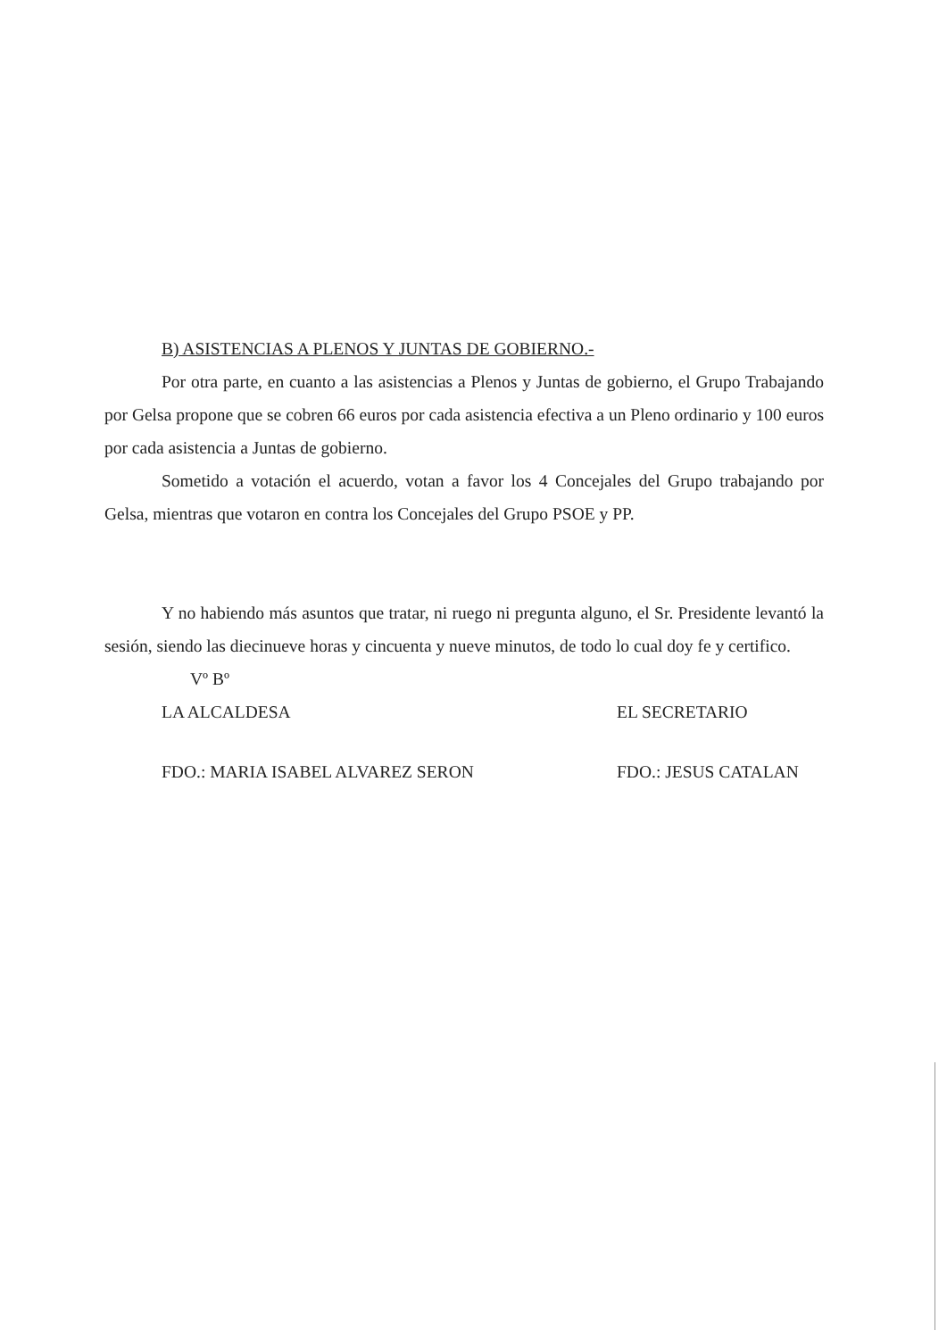B) ASISTENCIAS A PLENOS Y JUNTAS DE GOBIERNO.-
Por otra parte, en cuanto a las asistencias a Plenos y Juntas de gobierno, el Grupo Trabajando por Gelsa propone que se cobren 66 euros por cada asistencia efectiva a un Pleno ordinario y 100 euros por cada asistencia a Juntas de gobierno.
Sometido a votación el acuerdo, votan a favor los 4 Concejales del Grupo trabajando por Gelsa, mientras que votaron en contra los Concejales del Grupo PSOE y PP.
Y no habiendo más asuntos que tratar, ni ruego ni pregunta alguno, el Sr. Presidente levantó la sesión, siendo las diecinueve horas y cincuenta y nueve minutos, de todo lo cual doy fe y certifico.
Vº Bº
LA ALCALDESA EL SECRETARIO
FDO.: MARIA ISABEL ALVAREZ SERON FDO.: JESUS CATALAN